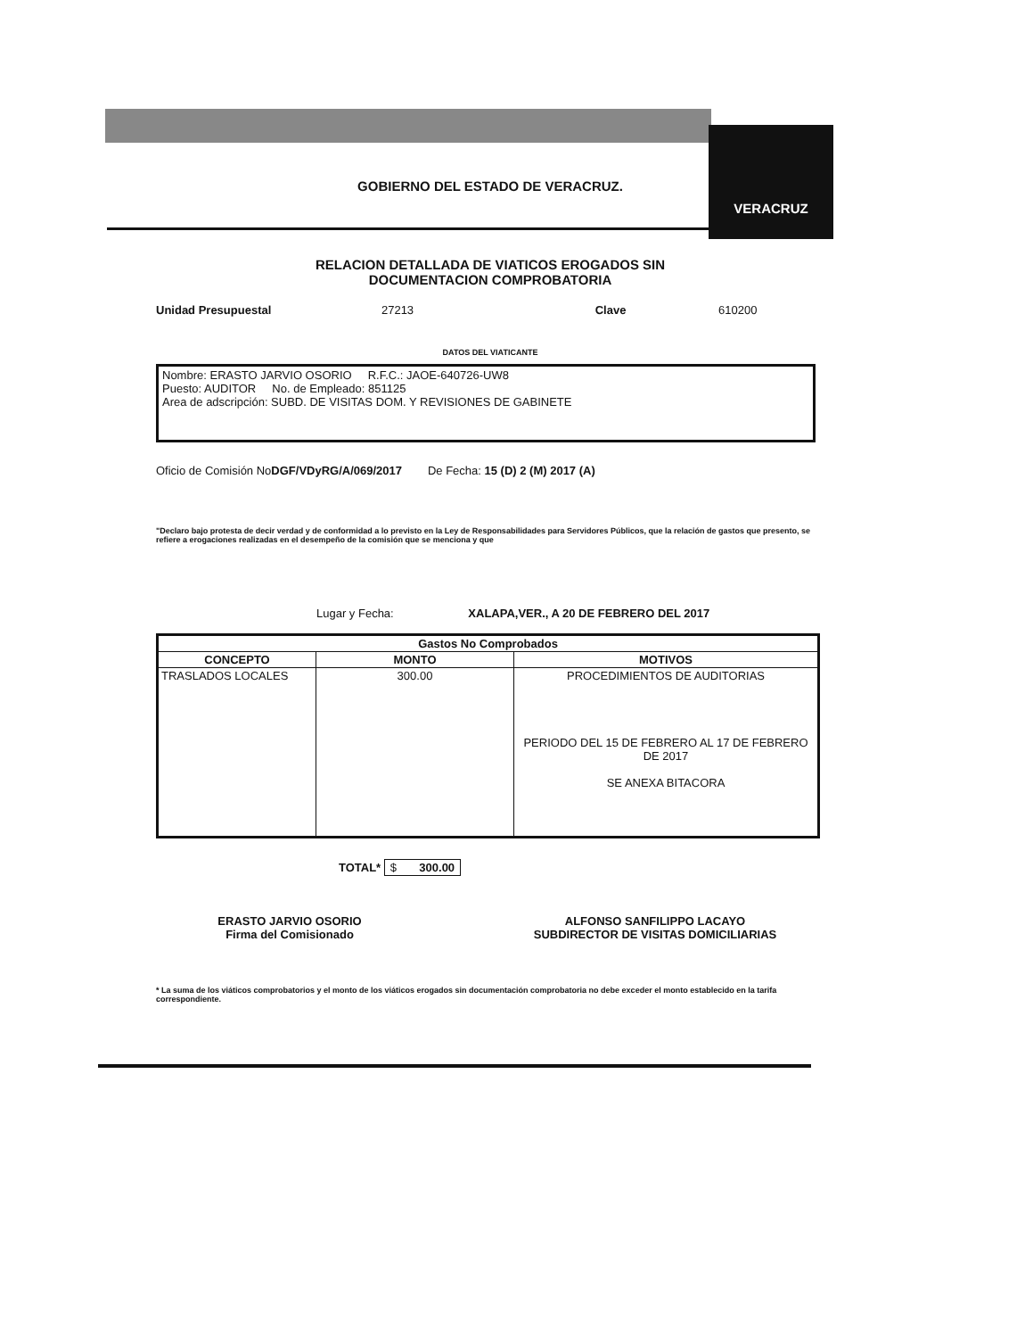VERACRUZ
GOBIERNO DEL ESTADO DE VERACRUZ.
RELACION DETALLADA DE VIATICOS EROGADOS SIN
DOCUMENTACION COMPROBATORIA
Unidad Presupuestal 27213 Clave 610200
DATOS DEL VIATICANTE
Nombre: ERASTO JARVIO OSORIO R.F.C.: JAOE-640726-UW8
Puesto: AUDITOR No. de Empleado: 851125
Area de adscripción: SUBD. DE VISITAS DOM. Y REVISIONES DE GABINETE
Oficio de Comisión NoDGF/VDyRG/A/069/2017 De Fecha: 15 (D) 2 (M) 2017 (A)
"Declaro bajo protesta de decir verdad y de conformidad a lo previsto en la Ley de Responsabilidades para Servidores Públicos, que la relación de gastos que presento, se refiere a erogaciones realizadas en el desempeño de la comisión que se menciona y que
Lugar y Fecha: XALAPA,VER., A 20 DE FEBRERO DEL 2017
| Gastos No Comprobados | | |
| --- | --- | --- |
| CONCEPTO | MONTO | MOTIVOS |
| TRASLADOS LOCALES | 300.00 | PROCEDIMIENTOS DE AUDITORIAS PERIODO DEL 15 DE FEBRERO AL 17 DE FEBRERO DE 2017 SE ANEXA BITACORA |
TOTAL* $ 300.00
ERASTO JARVIO OSORIO
Firma del Comisionado
ALFONSO SANFILIPPO LACAYO
SUBDIRECTOR DE VISITAS DOMICILIARIAS
* La suma de los viáticos comprobatorios y el monto de los viáticos erogados sin documentación comprobatoria no debe exceder el monto establecido en la tarifa correspondiente.